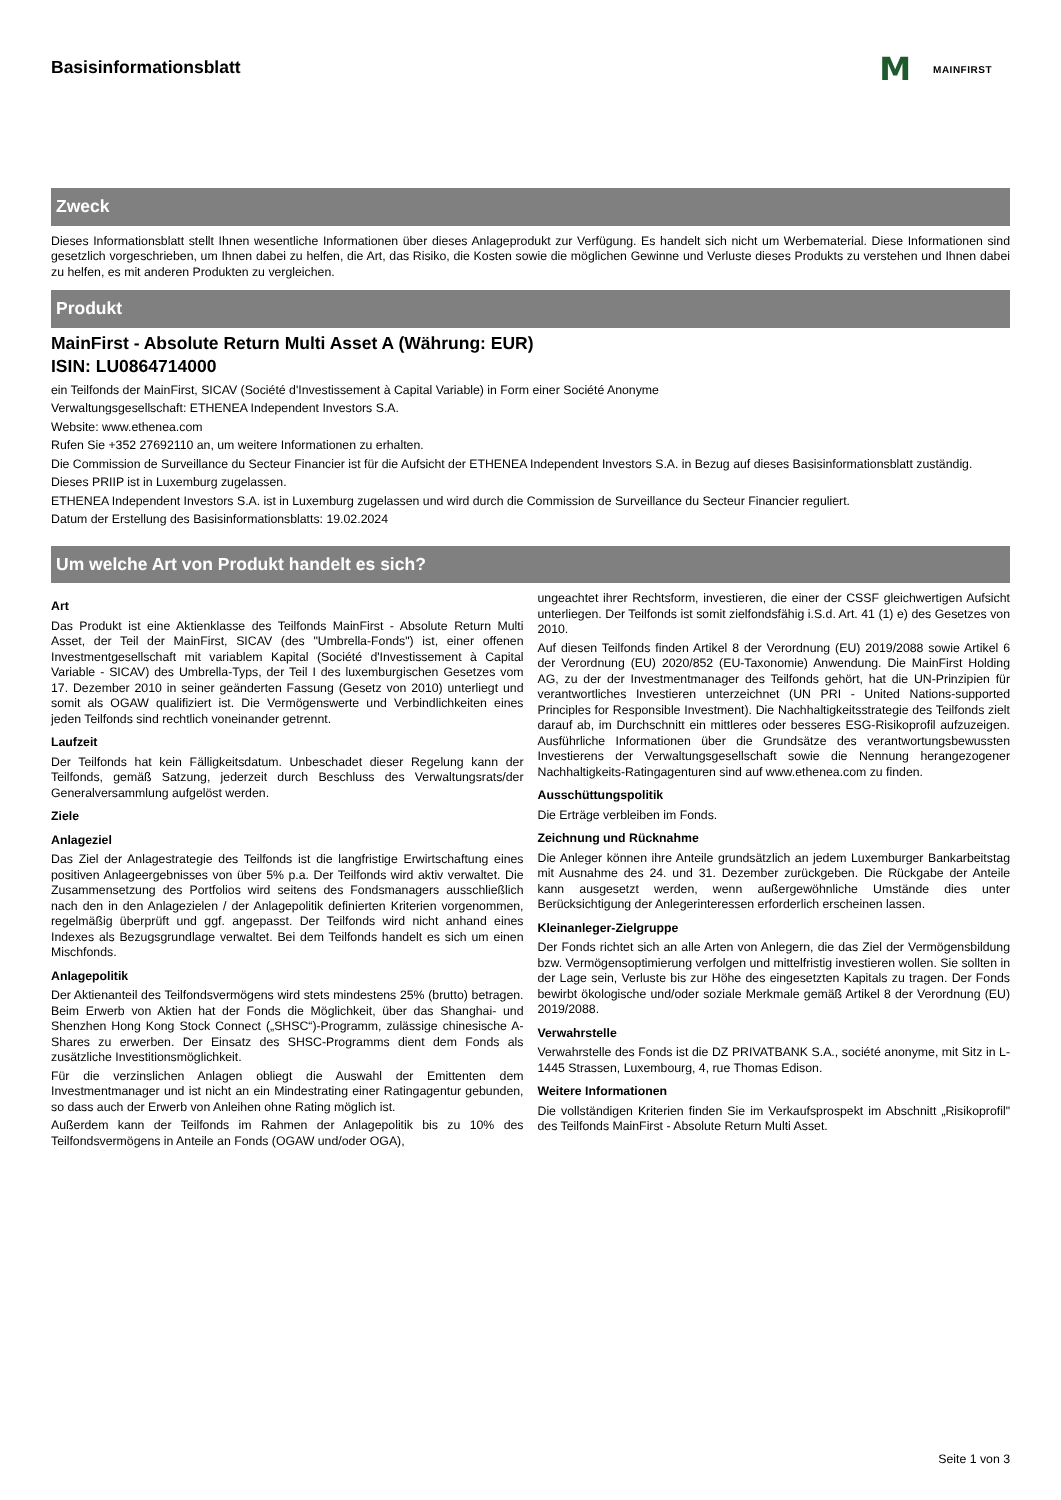Basisinformationsblatt
M MAINFIRST
Zweck
Dieses Informationsblatt stellt Ihnen wesentliche Informationen über dieses Anlageprodukt zur Verfügung. Es handelt sich nicht um Werbematerial. Diese Informationen sind gesetzlich vorgeschrieben, um Ihnen dabei zu helfen, die Art, das Risiko, die Kosten sowie die möglichen Gewinne und Verluste dieses Produkts zu verstehen und Ihnen dabei zu helfen, es mit anderen Produkten zu vergleichen.
Produkt
MainFirst - Absolute Return Multi Asset A (Währung: EUR)
ISIN: LU0864714000
ein Teilfonds der MainFirst, SICAV (Société d'Investissement à Capital Variable) in Form einer Société Anonyme
Verwaltungsgesellschaft: ETHENEA Independent Investors S.A.
Website: www.ethenea.com
Rufen Sie +352 27692110 an, um weitere Informationen zu erhalten.
Die Commission de Surveillance du Secteur Financier ist für die Aufsicht der ETHENEA Independent Investors S.A. in Bezug auf dieses Basisinformationsblatt zuständig.
Dieses PRIIP ist in Luxemburg zugelassen.
ETHENEA Independent Investors S.A. ist in Luxemburg zugelassen und wird durch die Commission de Surveillance du Secteur Financier reguliert.
Datum der Erstellung des Basisinformationsblatts: 19.02.2024
Um welche Art von Produkt handelt es sich?
Art
Das Produkt ist eine Aktienklasse des Teilfonds MainFirst - Absolute Return Multi Asset, der Teil der MainFirst, SICAV (des "Umbrella-Fonds") ist, einer offenen Investmentgesellschaft mit variablem Kapital (Société d'Investissement à Capital Variable - SICAV) des Umbrella-Typs, der Teil I des luxemburgischen Gesetzes vom 17. Dezember 2010 in seiner geänderten Fassung (Gesetz von 2010) unterliegt und somit als OGAW qualifiziert ist. Die Vermögenswerte und Verbindlichkeiten eines jeden Teilfonds sind rechtlich voneinander getrennt.
Laufzeit
Der Teilfonds hat kein Fälligkeitsdatum. Unbeschadet dieser Regelung kann der Teilfonds, gemäß Satzung, jederzeit durch Beschluss des Verwaltungsrats/der Generalversammlung aufgelöst werden.
Ziele
Anlageziel
Das Ziel der Anlagestrategie des Teilfonds ist die langfristige Erwirtschaftung eines positiven Anlageergebnisses von über 5% p.a. Der Teilfonds wird aktiv verwaltet. Die Zusammensetzung des Portfolios wird seitens des Fondsmanagers ausschließlich nach den in den Anlagezielen / der Anlagepolitik definierten Kriterien vorgenommen, regelmäßig überprüft und ggf. angepasst. Der Teilfonds wird nicht anhand eines Indexes als Bezugsgrundlage verwaltet. Bei dem Teilfonds handelt es sich um einen Mischfonds.
Anlagepolitik
Der Aktienanteil des Teilfondsvermögens wird stets mindestens 25% (brutto) betragen. Beim Erwerb von Aktien hat der Fonds die Möglichkeit, über das Shanghai- und Shenzhen Hong Kong Stock Connect („SHSC“)-Programm, zulässige chinesische A-Shares zu erwerben. Der Einsatz des SHSC-Programms dient dem Fonds als zusätzliche Investitionsmöglichkeit.
Für die verzinslichen Anlagen obliegt die Auswahl der Emittenten dem Investmentmanager und ist nicht an ein Mindestrating einer Ratingagentur gebunden, so dass auch der Erwerb von Anleihen ohne Rating möglich ist.
Außerdem kann der Teilfonds im Rahmen der Anlagepolitik bis zu 10% des Teilfondsvermögens in Anteile an Fonds (OGAW und/oder OGA),
ungeachtet ihrer Rechtsform, investieren, die einer der CSSF gleichwertigen Aufsicht unterliegen. Der Teilfonds ist somit zielfondsfähig i.S.d. Art. 41 (1) e) des Gesetzes von 2010.
Auf diesen Teilfonds finden Artikel 8 der Verordnung (EU) 2019/2088 sowie Artikel 6 der Verordnung (EU) 2020/852 (EU-Taxonomie) Anwendung. Die MainFirst Holding AG, zu der der Investmentmanager des Teilfonds gehört, hat die UN-Prinzipien für verantwortliches Investieren unterzeichnet (UN PRI - United Nations-supported Principles for Responsible Investment). Die Nachhaltigkeitsstrategie des Teilfonds zielt darauf ab, im Durchschnitt ein mittleres oder besseres ESG-Risikoprofil aufzuzeigen. Ausführliche Informationen über die Grundsätze des verantwortungsbewussten Investierens der Verwaltungsgesellschaft sowie die Nennung herangezogener Nachhaltigkeits-Ratingagenturen sind auf www.ethenea.com zu finden.
Ausschüttungspolitik
Die Erträge verbleiben im Fonds.
Zeichnung und Rücknahme
Die Anleger können ihre Anteile grundsätzlich an jedem Luxemburger Bankarbeitstag mit Ausnahme des 24. und 31. Dezember zurückgeben. Die Rückgabe der Anteile kann ausgesetzt werden, wenn außergewöhnliche Umstände dies unter Berücksichtigung der Anlegerinteressen erforderlich erscheinen lassen.
Kleinanleger-Zielgruppe
Der Fonds richtet sich an alle Arten von Anlegern, die das Ziel der Vermögensbildung bzw. Vermögensoptimierung verfolgen und mittelfristig investieren wollen. Sie sollten in der Lage sein, Verluste bis zur Höhe des eingesetzten Kapitals zu tragen. Der Fonds bewirbt ökologische und/oder soziale Merkmale gemäß Artikel 8 der Verordnung (EU) 2019/2088.
Verwahrstelle
Verwahrstelle des Fonds ist die DZ PRIVATBANK S.A., société anonyme, mit Sitz in L-1445 Strassen, Luxembourg, 4, rue Thomas Edison.
Weitere Informationen
Die vollständigen Kriterien finden Sie im Verkaufsprospekt im Abschnitt „Risikoprofil" des Teilfonds MainFirst - Absolute Return Multi Asset.
Seite 1 von 3